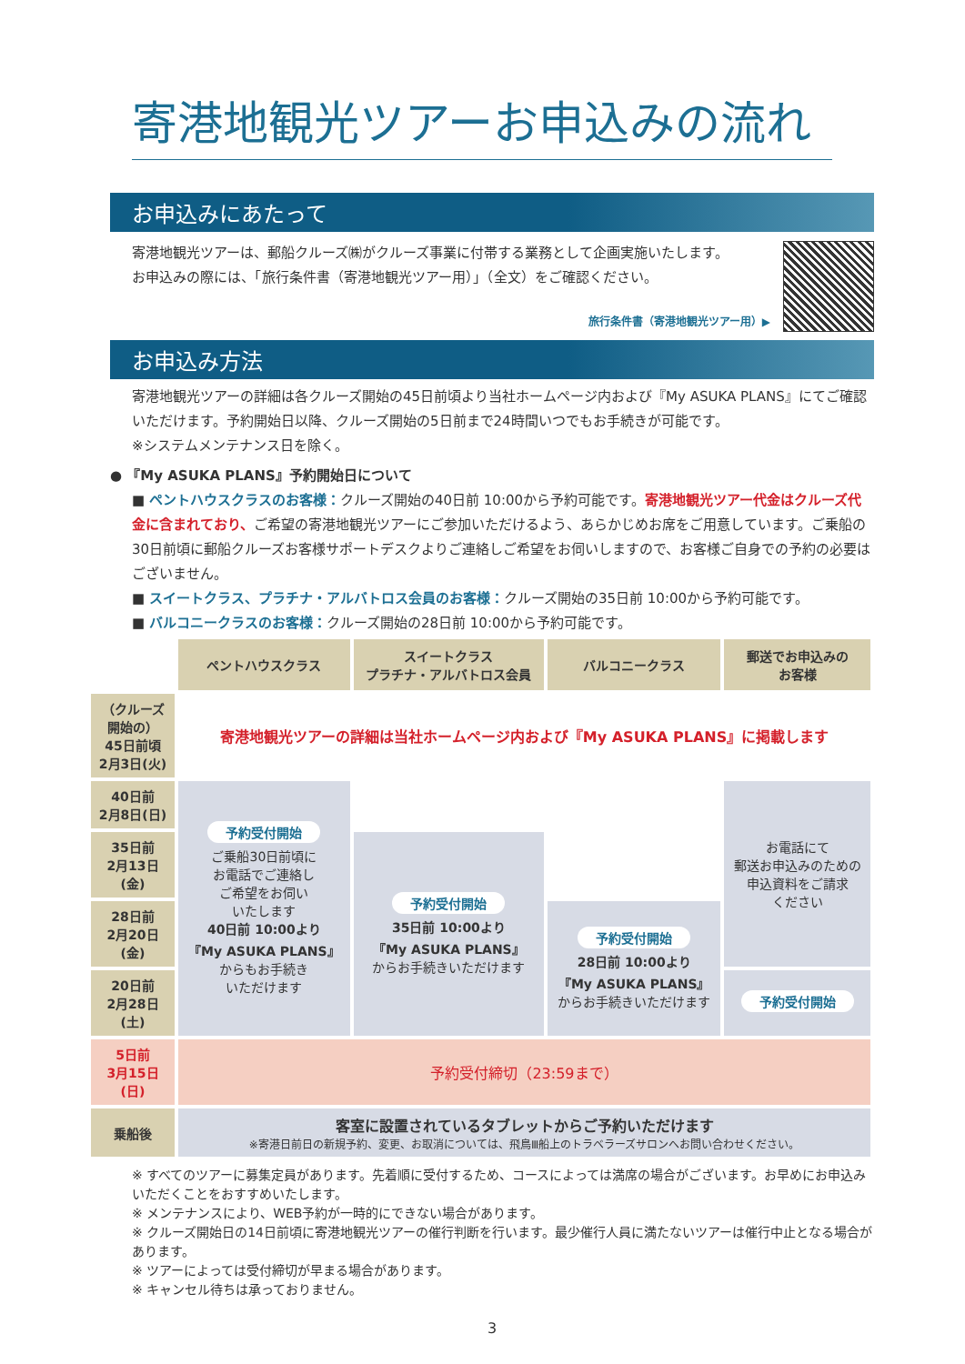寄港地観光ツアーお申込みの流れ
お申込みにあたって
寄港地観光ツアーは、郵船クルーズ㈱がクルーズ事業に付帯する業務として企画実施いたします。
お申込みの際には、「旅行条件書（寄港地観光ツアー用）」（全文）をご確認ください。
旅行条件書（寄港地観光ツアー用）▶
お申込み方法
寄港地観光ツアーの詳細は各クルーズ開始の45日前頃より当社ホームページ内および『My ASUKA PLANS』にてご確認いただけます。予約開始日以降、クルーズ開始の5日前まで24時間いつでもお手続きが可能です。
※システムメンテナンス日を除く。
● 『My ASUKA PLANS』予約開始日について
■ ペントハウスクラスのお客様：クルーズ開始の40日前 10:00から予約可能です。寄港地観光ツアー代金はクルーズ代金に含まれており、ご希望の寄港地観光ツアーにご参加いただけるよう、あらかじめお席をご用意しています。ご乗船の30日前頃に郵船クルーズお客様サポートデスクよりご連絡しご希望をお伺いしますので、お客様ご自身での予約の必要はございません。
■ スイートクラス、プラチナ・アルバトロス会員のお客様：クルーズ開始の35日前 10:00から予約可能です。
■ バルコニークラスのお客様：クルーズ開始の28日前 10:00から予約可能です。
| | ペントハウスクラス | スイートクラス プラチナ・アルバトロス会員 | バルコニークラス | 郵送でお申込みの お客様 |
| （クルーズ開始の） 45日前頃 2月3日(火) | 寄港地観光ツアーの詳細は当社ホームページ内および『My ASUKA PLANS』に掲載します | | | |
| 40日前 2月8日(日) | 予約受付開始 ご乗船30日前頃に お電話でご連絡し ご希望をお伺い いたします 40日前 10:00より 『My ASUKA PLANS』 からもお手続き いただけます | | | お電話にて 郵送お申込みのための 申込資料をご請求 ください |
| 35日前 2月13日(金) | | 予約受付開始 35日前 10:00より 『My ASUKA PLANS』 からお手続きいただけます | | |
| 28日前 2月20日(金) | | | 予約受付開始 28日前 10:00より 『My ASUKA PLANS』 からお手続きいただけます | |
| 20日前 2月28日(土) | | | | 予約受付開始 |
| 5日前 3月15日(日) | 予約受付締切（23:59まで） | | | |
| 乗船後 | 客室に設置されているタブレットからご予約いただけます ※寄港日前日の新規予約、変更、お取消については、飛鳥Ⅲ船上のトラベラーズサロンへお問い合わせください。 | | | |
※ すべてのツアーに募集定員があります。先着順に受付するため、コースによっては満席の場合がございます。お早めにお申込みいただくことをおすすめいたします。
※ メンテナンスにより、WEB予約が一時的にできない場合があります。
※ クルーズ開始日の14日前頃に寄港地観光ツアーの催行判断を行います。最少催行人員に満たないツアーは催行中止となる場合があります。
※ ツアーによっては受付締切が早まる場合があります。
※ キャンセル待ちは承っておりません。
3